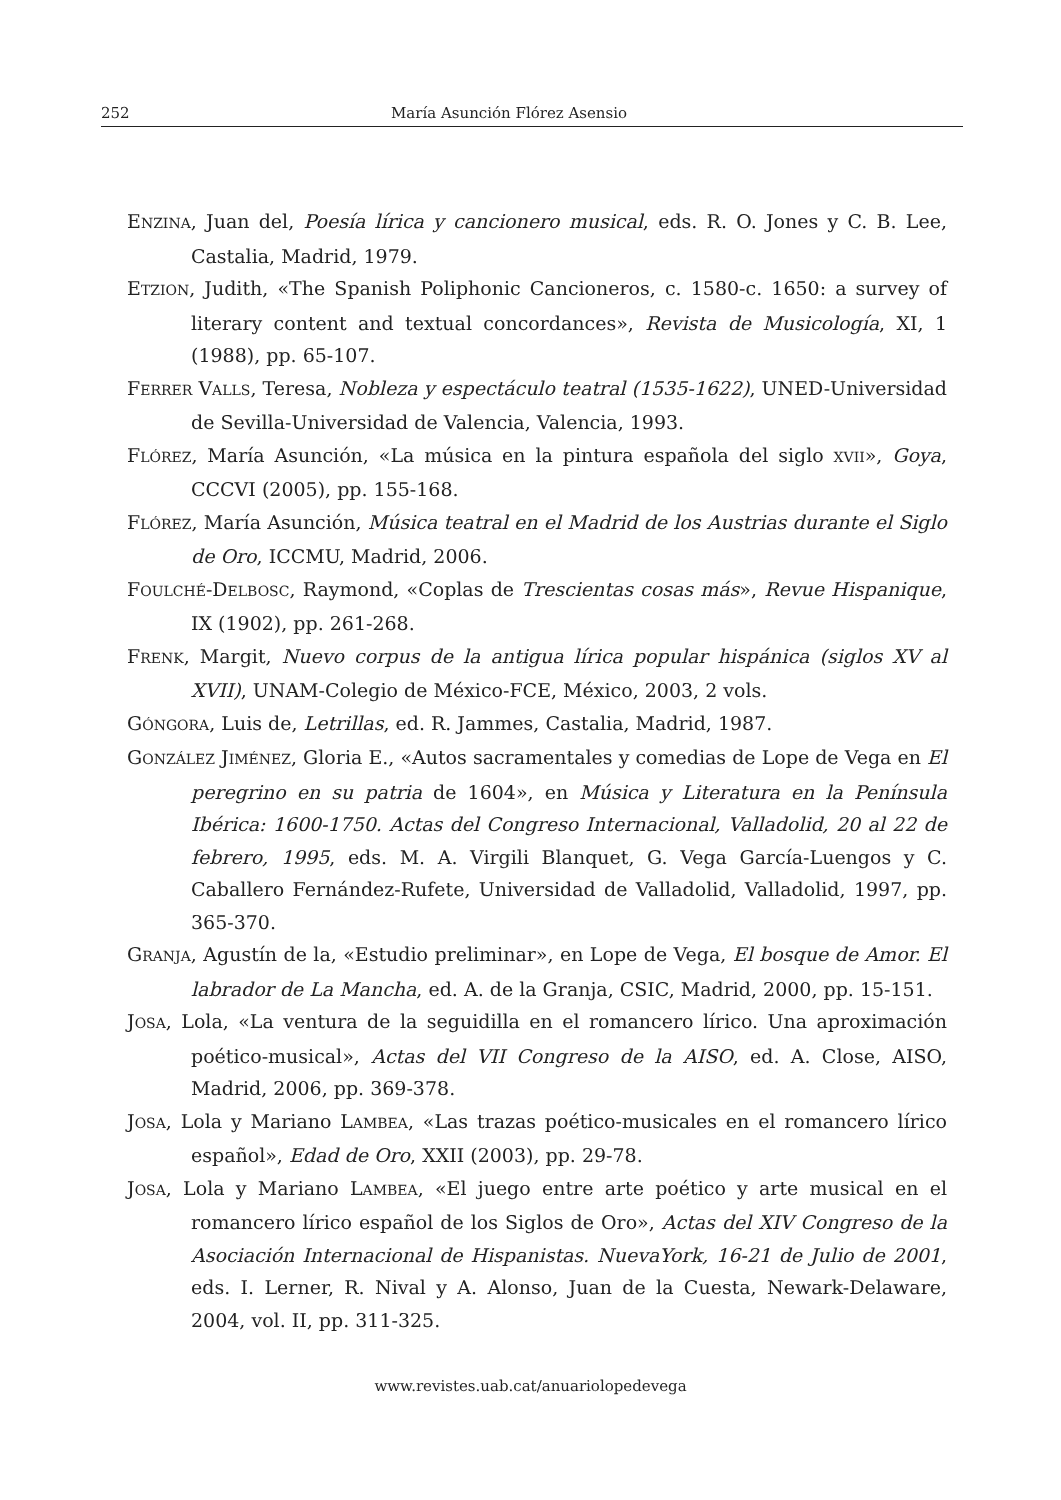252 María Asunción Flórez Asensio
ENZINA, Juan del, Poesía lírica y cancionero musical, eds. R. O. Jones y C. B. Lee, Castalia, Madrid, 1979.
ETZION, Judith, «The Spanish Poliphonic Cancioneros, c. 1580-c. 1650: a survey of literary content and textual concordances», Revista de Musicología, XI, 1 (1988), pp. 65-107.
FERRER VALLS, Teresa, Nobleza y espectáculo teatral (1535-1622), UNED-Universidad de Sevilla-Universidad de Valencia, Valencia, 1993.
FLÓREZ, María Asunción, «La música en la pintura española del siglo XVII», Goya, CCCVI (2005), pp. 155-168.
FLÓREZ, María Asunción, Música teatral en el Madrid de los Austrias durante el Siglo de Oro, ICCMU, Madrid, 2006.
FOULCHÉ-DELBOSC, Raymond, «Coplas de Trescientas cosas más», Revue Hispanique, IX (1902), pp. 261-268.
FRENK, Margit, Nuevo corpus de la antigua lírica popular hispánica (siglos XV al XVII), UNAM-Colegio de México-FCE, México, 2003, 2 vols.
GÓNGORA, Luis de, Letrillas, ed. R. Jammes, Castalia, Madrid, 1987.
GONZÁLEZ JIMÉNEZ, Gloria E., «Autos sacramentales y comedias de Lope de Vega en El peregrino en su patria de 1604», en Música y Literatura en la Península Ibérica: 1600-1750. Actas del Congreso Internacional, Valladolid, 20 al 22 de febrero, 1995, eds. M. A. Virgili Blanquet, G. Vega García-Luengos y C. Caballero Fernández-Rufete, Universidad de Valladolid, Valladolid, 1997, pp. 365-370.
GRANJA, Agustín de la, «Estudio preliminar», en Lope de Vega, El bosque de Amor. El labrador de La Mancha, ed. A. de la Granja, CSIC, Madrid, 2000, pp. 15-151.
JOSA, Lola, «La ventura de la seguidilla en el romancero lírico. Una aproximación poético-musical», Actas del VII Congreso de la AISO, ed. A. Close, AISO, Madrid, 2006, pp. 369-378.
JOSA, Lola y Mariano LAMBEA, «Las trazas poético-musicales en el romancero lírico español», Edad de Oro, XXII (2003), pp. 29-78.
JOSA, Lola y Mariano LAMBEA, «El juego entre arte poético y arte musical en el romancero lírico español de los Siglos de Oro», Actas del XIV Congreso de la Asociación Internacional de Hispanistas. NuevaYork, 16-21 de Julio de 2001, eds. I. Lerner, R. Nival y A. Alonso, Juan de la Cuesta, Newark-Delaware, 2004, vol. II, pp. 311-325.
www.revistes.uab.cat/anuariolopedevega